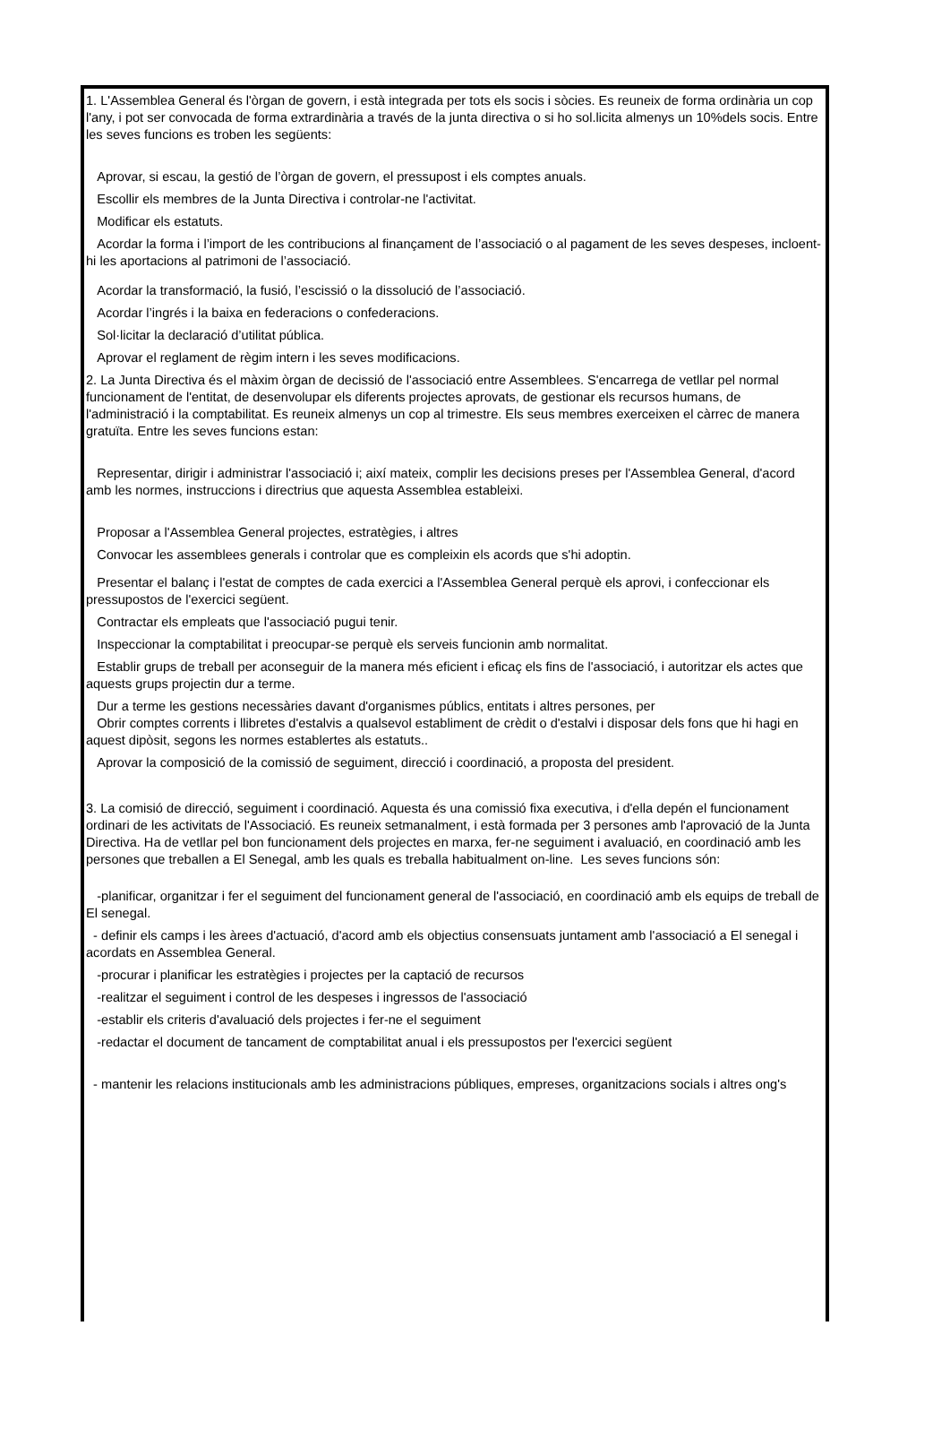1. L'Assemblea General és l'òrgan de govern, i està integrada per tots els socis i sòcies. Es reuneix de forma ordinària un cop l'any, i pot ser convocada de forma extrardinària a través de la junta directiva o si ho sol.licita almenys un 10%dels socis. Entre les seves funcions es troben les següents:
Aprovar, si escau, la gestió de l’òrgan de govern, el pressupost i els comptes anuals.
Escollir els membres de la Junta Directiva i controlar-ne l'activitat.
Modificar els estatuts.
Acordar la forma i l’import de les contribucions al finançament de l’associació o al pagament de les seves despeses, incloent-hi les aportacions al patrimoni de l’associació.
Acordar la transformació, la fusió, l’escissió o la dissolució de l’associació.
Acordar l’ingrés i la baixa en federacions o confederacions.
Sol·licitar la declaració d’utilitat pública.
Aprovar el reglament de règim intern i les seves modificacions.
2. La Junta Directiva és el màxim òrgan de decissió de l'associació entre Assemblees. S'encarrega de vetllar pel normal funcionament de l'entitat, de desenvolupar els diferents projectes aprovats, de gestionar els recursos humans, de l'administració i la comptabilitat. Es reuneix almenys un cop al trimestre. Els seus membres exerceixen el càrrec de manera gratuïta. Entre les seves funcions estan:
Representar, dirigir i administrar l'associació i; així mateix, complir les decisions preses per l'Assemblea General, d'acord amb les normes, instruccions i directrius que aquesta Assemblea estableixi.
Proposar a l'Assemblea General projectes, estratègies, i altres
Convocar les assemblees generals i controlar que es compleixin els acords que s'hi adoptin.
Presentar el balanç i l'estat de comptes de cada exercici a l'Assemblea General perquè els aprovi, i confeccionar els pressupostos de l'exercici següent.
Contractar els empleats que l'associació pugui tenir.
Inspeccionar la comptabilitat i preocupar-se perquè els serveis funcionin amb normalitat.
Establir grups de treball per aconseguir de la manera més eficient i eficaç els fins de l'associació, i autoritzar els actes que aquests grups projectin dur a terme.
Dur a terme les gestions necessàries davant d'organismes públics, entitats i altres persones, per
Obrir comptes corrents i llibretes d'estalvis a qualsevol establiment de crèdit o d'estalvi i disposar dels fons que hi hagi en aquest dipòsit, segons les normes establertes als estatuts..
Aprovar la composició de la comissió de seguiment, direcció i coordinació, a proposta del president.
3. La comisió de direcció, seguiment i coordinació. Aquesta és una comissió fixa executiva, i d'ella depén el funcionament ordinari de les activitats de l'Associació. Es reuneix setmanalment, i està formada per 3 persones amb l'aprovació de la Junta Directiva. Ha de vetllar pel bon funcionament dels projectes en marxa, fer-ne seguiment i avaluació, en coordinació amb les persones que treballen a El Senegal, amb les quals es treballa habitualment on-line. Les seves funcions són:
-planificar, organitzar i fer el seguiment del funcionament general de l'associació, en coordinació amb els equips de treball de El senegal.
- definir els camps i les àrees d'actuació, d'acord amb els objectius consensuats juntament amb l'associació a El senegal i acordats en Assemblea General.
-procurar i planificar les estratègies i projectes per la captació de recursos
-realitzar el seguiment i control de les despeses i ingressos de l'associació
-establir els criteris d'avaluació dels projectes i fer-ne el seguiment
-redactar el document de tancament de comptabilitat anual i els pressupostos per l'exercici següent
- mantenir les relacions institucionals amb les administracions públiques, empreses, organitzacions socials i altres ong's